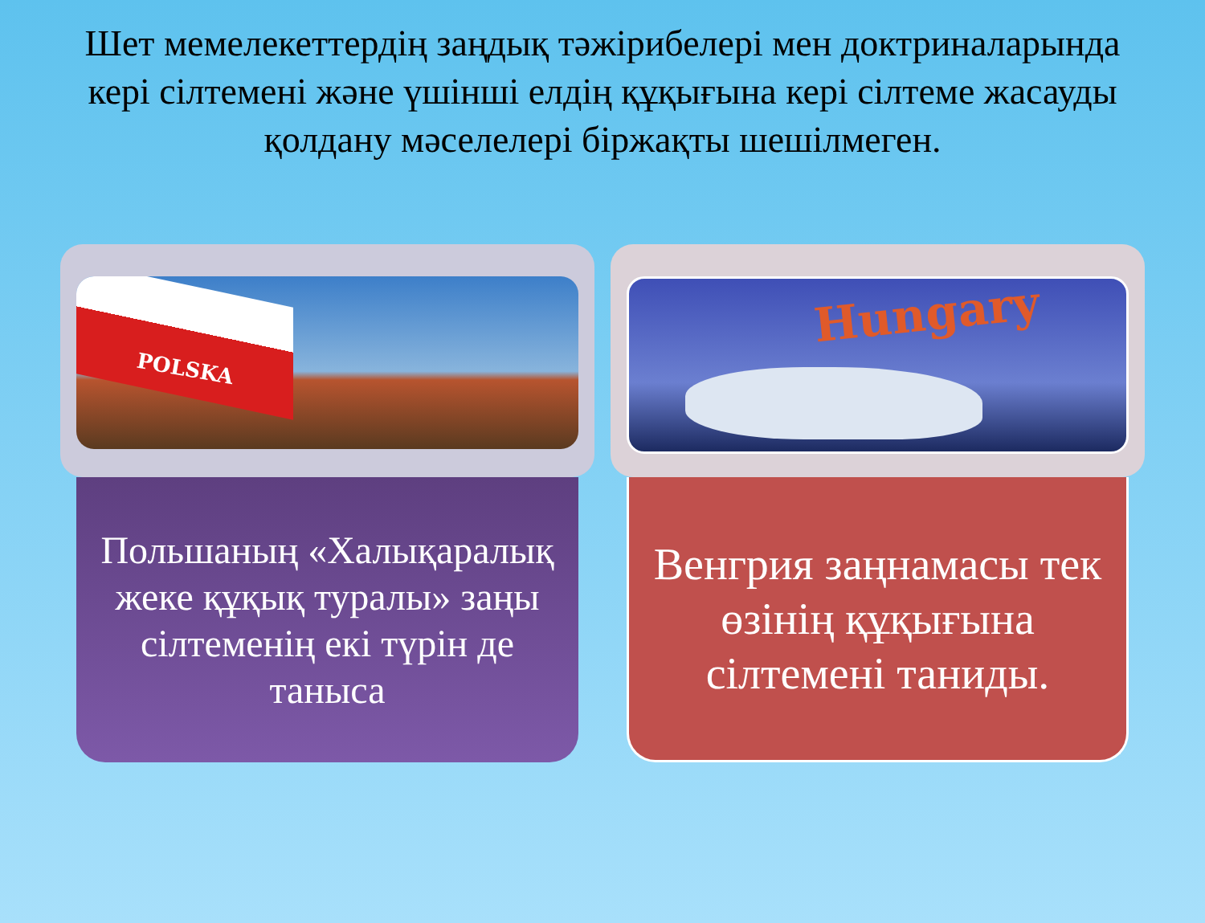Шет мемелекеттердің заңдық тәжірибелері мен доктриналарында кері сілтемені және үшінші елдің құқығына кері сілтеме жасауды қолдану мәселелері біржақты шешілмеген.
POLSKA
Польшаның «Халықаралық жеке құқық туралы» заңы сілтеменің екі түрін де таныса
Hungary
Венгрия заңнамасы тек өзінің құқығына сілтемені таниды.